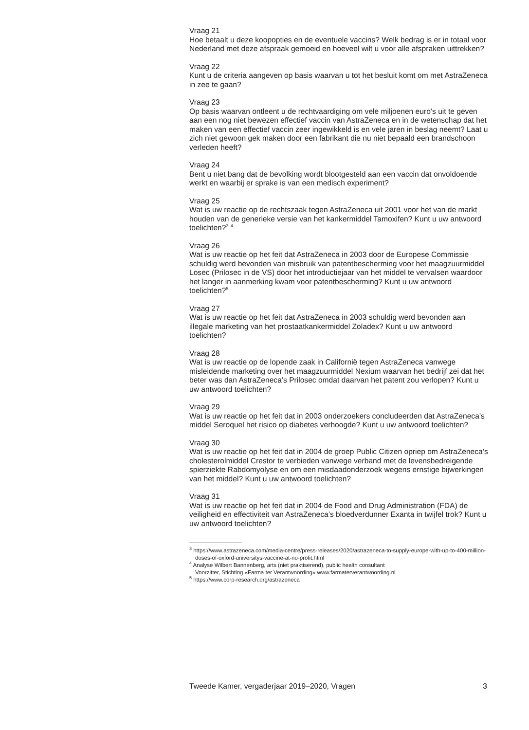Vraag 21
Hoe betaalt u deze koopopties en de eventuele vaccins? Welk bedrag is er in totaal voor Nederland met deze afspraak gemoeid en hoeveel wilt u voor alle afspraken uittrekken?
Vraag 22
Kunt u de criteria aangeven op basis waarvan u tot het besluit komt om met AstraZeneca in zee te gaan?
Vraag 23
Op basis waarvan ontleent u de rechtvaardiging om vele miljoenen euro’s uit te geven aan een nog niet bewezen effectief vaccin van AstraZeneca en in de wetenschap dat het maken van een effectief vaccin zeer ingewikkeld is en vele jaren in beslag neemt? Laat u zich niet gewoon gek maken door een fabrikant die nu niet bepaald een brandschoon verleden heeft?
Vraag 24
Bent u niet bang dat de bevolking wordt blootgesteld aan een vaccin dat onvoldoende werkt en waarbij er sprake is van een medisch experiment?
Vraag 25
Wat is uw reactie op de rechtszaak tegen AstraZeneca uit 2001 voor het van de markt houden van de generieke versie van het kankermiddel Tamoxifen? Kunt u uw antwoord toelichten?<sup>3</sup> <sup>4</sup>
Vraag 26
Wat is uw reactie op het feit dat AstraZeneca in 2003 door de Europese Commissie schuldig werd bevonden van misbruik van patentbescherming voor het maagzuurmiddel Losec (Prilosec in de VS) door het introductiejaar van het middel te vervalsen waardoor het langer in aanmerking kwam voor patentbescherming? Kunt u uw antwoord toelichten?<sup>5</sup>
Vraag 27
Wat is uw reactie op het feit dat AstraZeneca in 2003 schuldig werd bevonden aan illegale marketing van het prostaatkankermiddel Zoladex? Kunt u uw antwoord toelichten?
Vraag 28
Wat is uw reactie op de lopende zaak in Californië tegen AstraZeneca vanwege misleidende marketing over het maagzuurmiddel Nexium waarvan het bedrijf zei dat het beter was dan AstraZeneca’s Prilosec omdat daarvan het patent zou verlopen? Kunt u uw antwoord toelichten?
Vraag 29
Wat is uw reactie op het feit dat in 2003 onderzoekers concludeerden dat AstraZeneca’s middel Seroquel het risico op diabetes verhoogde? Kunt u uw antwoord toelichten?
Vraag 30
Wat is uw reactie op het feit dat in 2004 de groep Public Citizen opriep om AstraZeneca’s cholesterolmiddel Crestor te verbieden vanwege verband met de levensbedreigende spierziekte Rabdomyolyse en om een misdaadonderzoek wegens ernstige bijwerkingen van het middel? Kunt u uw antwoord toelichten?
Vraag 31
Wat is uw reactie op het feit dat in 2004 de Food and Drug Administration (FDA) de veiligheid en effectiviteit van AstraZeneca’s bloedverdunner Exanta in twijfel trok? Kunt u uw antwoord toelichten?
<sup>3</sup> https://www.astrazeneca.com/media-centre/press-releases/2020/astrazeneca-to-supply-europe-with-up-to-400-million-doses-of-oxford-universitys-vaccine-at-no-profit.html
<sup>4</sup> Analyse Wilbert Bannenberg, arts (niet praktiserend), public health consultant
Voorzitter, Stichting «Farma ter Verantwoording» www.farmaterverantwoording.nl
<sup>5</sup> https://www.corp-research.org/astrazeneca
Tweede Kamer, vergaderjaar 2019–2020, Vragen 3